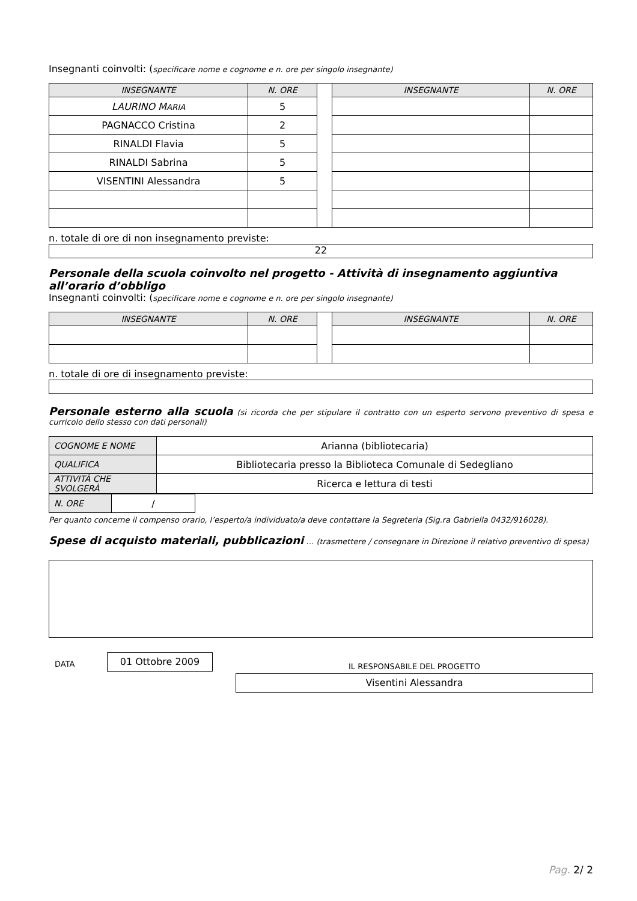Insegnanti coinvolti: (specificare nome e cognome e n. ore per singolo insegnante)
| INSEGNANTE | N. ORE | | INSEGNANTE | N. ORE |
| LAURINO M ARIA | 5 | | | |
| PAGNACCO Cristina | 2 | | | |
| RINALDI Flavia | 5 | | | |
| RINALDI Sabrina | 5 | | | |
| VISENTINI Alessandra | 5 | | | |
n. totale di ore di non insegnamento previste:
22
Personale della scuola coinvolto nel progetto - Attività di insegnamento aggiuntiva all’orario d’obbligo
Insegnanti coinvolti: (specificare nome e cognome e n. ore per singolo insegnante)
| INSEGNANTE | N. ORE | | INSEGNANTE | N. ORE |
n. totale di ore di insegnamento previste:
Personale esterno alla scuola (si ricorda che per stipulare il contratto con un esperto servono preventivo di spesa e curricolo dello stesso con dati personali)
| COGNOME E NOME | Arianna (bibliotecaria) |
| QUALIFICA | Bibliotecaria presso la Biblioteca Comunale di Sedegliano |
| ATTIVITÀ CHE SVOLGERÀ | Ricerca e lettura di testi |
| N. ORE | / |
Per quanto concerne il compenso orario, l’esperto/a individuato/a deve contattare la Segreteria (Sig.ra Gabriella 0432/916028).
Spese di acquisto materiali, pubblicazioni … (trasmettere / consegnare in Direzione il relativo preventivo di spesa)
DATA
01 Ottobre 2009
IL RESPONSABILE DEL PROGETTO
Visentini Alessandra
Pag. 2/ 2